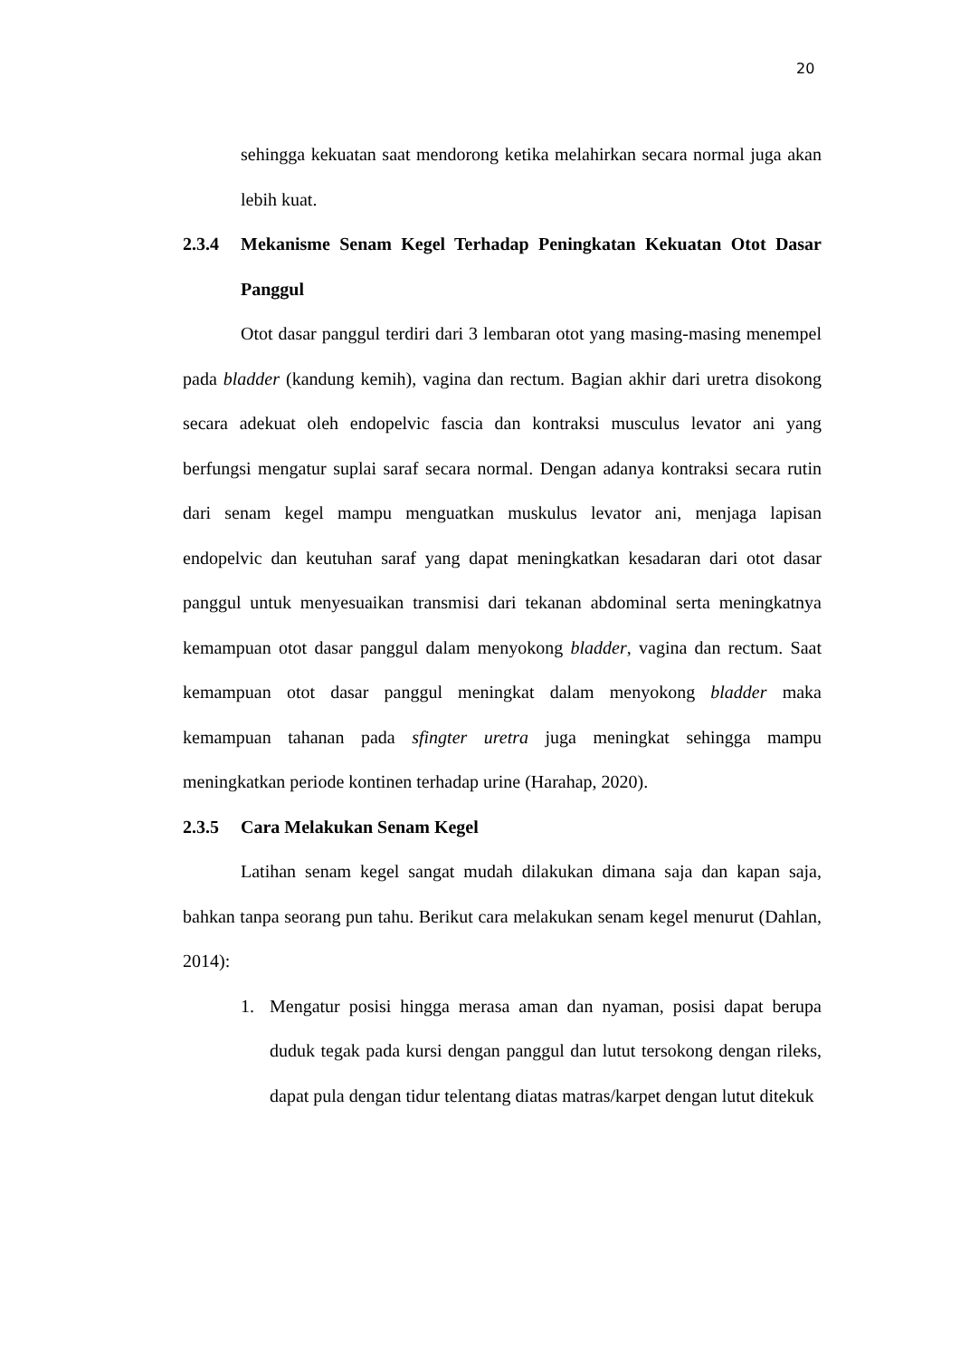20
sehingga kekuatan saat mendorong ketika melahirkan secara normal juga akan lebih kuat.
2.3.4 Mekanisme Senam Kegel Terhadap Peningkatan Kekuatan Otot Dasar Panggul
Otot dasar panggul terdiri dari 3 lembaran otot yang masing-masing menempel pada bladder (kandung kemih), vagina dan rectum. Bagian akhir dari uretra disokong secara adekuat oleh endopelvic fascia dan kontraksi musculus levator ani yang berfungsi mengatur suplai saraf secara normal. Dengan adanya kontraksi secara rutin dari senam kegel mampu menguatkan muskulus levator ani, menjaga lapisan endopelvic dan keutuhan saraf yang dapat meningkatkan kesadaran dari otot dasar panggul untuk menyesuaikan transmisi dari tekanan abdominal serta meningkatnya kemampuan otot dasar panggul dalam menyokong bladder, vagina dan rectum. Saat kemampuan otot dasar panggul meningkat dalam menyokong bladder maka kemampuan tahanan pada sfingter uretra juga meningkat sehingga mampu meningkatkan periode kontinen terhadap urine (Harahap, 2020).
2.3.5 Cara Melakukan Senam Kegel
Latihan senam kegel sangat mudah dilakukan dimana saja dan kapan saja, bahkan tanpa seorang pun tahu. Berikut cara melakukan senam kegel menurut (Dahlan, 2014):
1. Mengatur posisi hingga merasa aman dan nyaman, posisi dapat berupa duduk tegak pada kursi dengan panggul dan lutut tersokong dengan rileks, dapat pula dengan tidur telentang diatas matras/karpet dengan lutut ditekuk